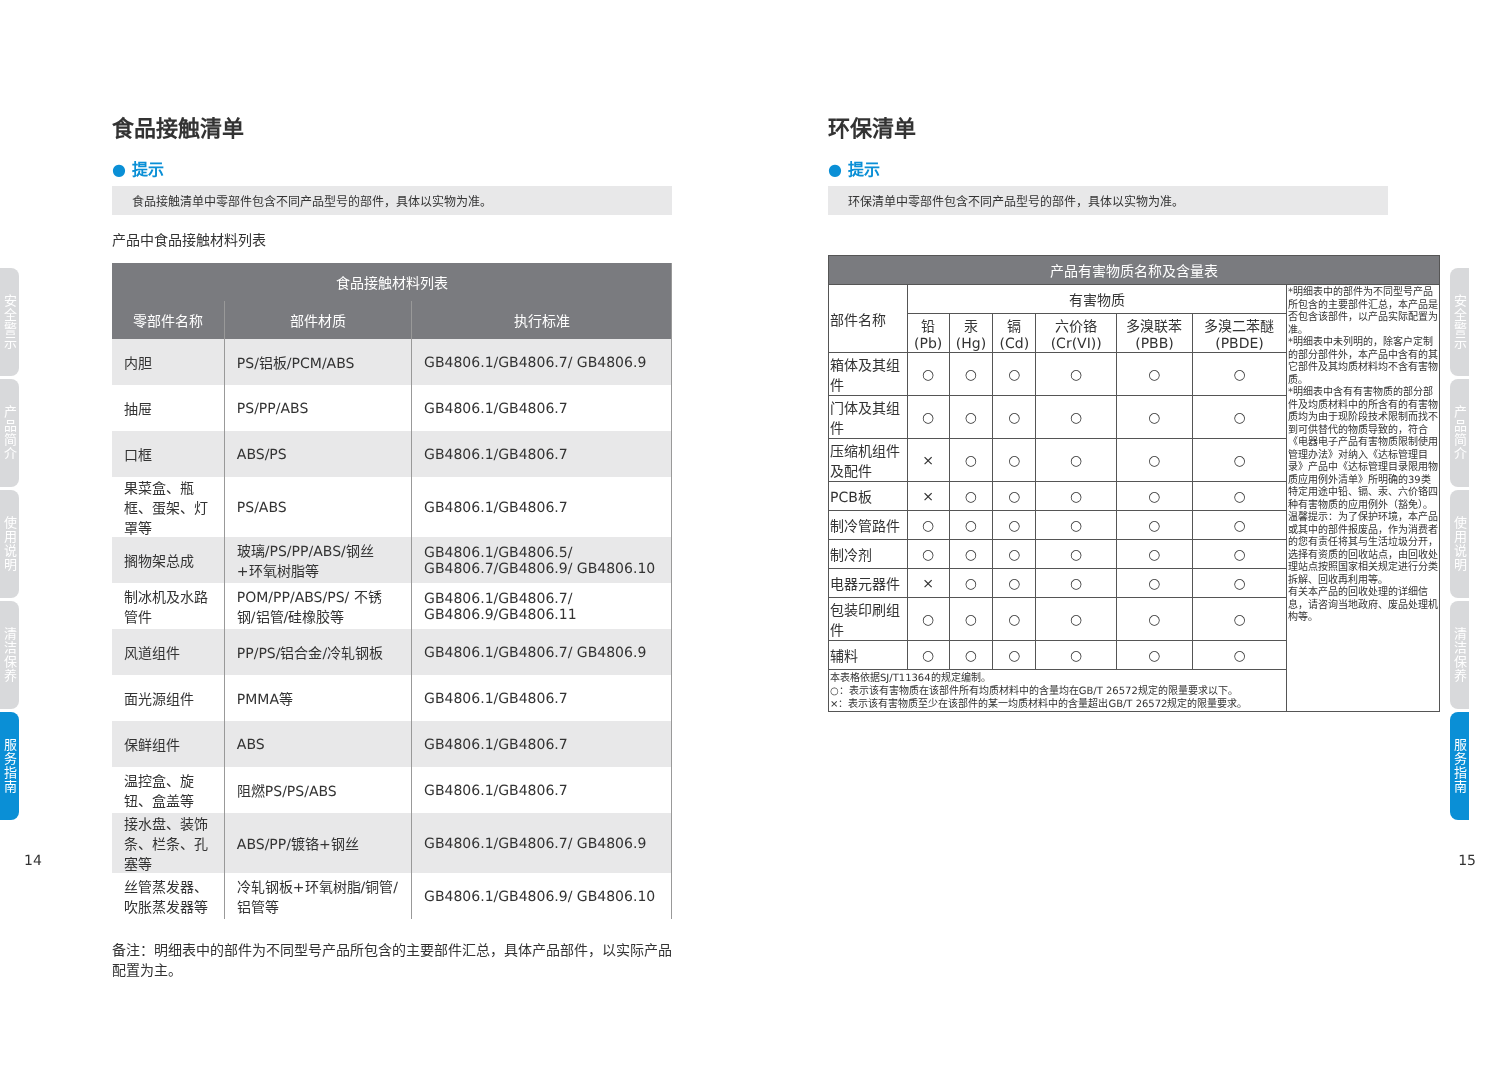安全警示
产品简介
使用说明
清洁保养
服务指南
安全警示
产品简介
使用说明
清洁保养
服务指南
14 15
食品接触清单
● 提示
食品接触清单中零部件包含不同产品型号的部件，具体以实物为准。
产品中食品接触材料列表
| 食品接触材料列表 | | |
| --- | --- | --- |
| 零部件名称 | 部件材质 | 执行标准 |
| 内胆 | PS/铝板/PCM/ABS | GB4806.1/GB4806.7/ GB4806.9 |
| 抽屉 | PS/PP/ABS | GB4806.1/GB4806.7 |
| 口框 | ABS/PS | GB4806.1/GB4806.7 |
| 果菜盒、瓶框、蛋架、灯罩等 | PS/ABS | GB4806.1/GB4806.7 |
| 搁物架总成 | 玻璃/PS/PP/ABS/钢丝+环氧树脂等 | GB4806.1/GB4806.5/ GB4806.7/GB4806.9/ GB4806.10 |
| 制冰机及水路管件 | POM/PP/ABS/PS/ 不锈钢/铝管/硅橡胶等 | GB4806.1/GB4806.7/ GB4806.9/GB4806.11 |
| 风道组件 | PP/PS/铝合金/冷轧钢板 | GB4806.1/GB4806.7/ GB4806.9 |
| 面光源组件 | PMMA等 | GB4806.1/GB4806.7 |
| 保鲜组件 | ABS | GB4806.1/GB4806.7 |
| 温控盒、旋钮、盒盖等 | 阻燃PS/PS/ABS | GB4806.1/GB4806.7 |
| 接水盘、装饰条、栏条、孔塞等 | ABS/PP/镀铬+钢丝 | GB4806.1/GB4806.7/ GB4806.9 |
| 丝管蒸发器、吹胀蒸发器等 | 冷轧钢板+环氧树脂/铜管/铝管等 | GB4806.1/GB4806.9/ GB4806.10 |
备注：明细表中的部件为不同型号产品所包含的主要部件汇总，具体产品部件，以实际产品配置为主。
环保清单
● 提示
环保清单中零部件包含不同产品型号的部件，具体以实物为准。
| 产品有害物质名称及含量表 | | | | | | | |
| --- | --- | --- | --- | --- | --- | --- | --- |
| 部件名称 | 有害物质 | | | | | | *明细表中的部件为不同型号产品所包含的主要部件汇总，本产品是否包含该部件，以产品实际配置为准。 *明细表中未列明的，除客户定制的部分部件外，本产品中含有的其它部件及其均质材料均不含有害物质。 *明细表中含有有害物质的部分部件及均质材料中的所含有的有害物质均为由于现阶段技术限制而找不到可供替代的物质导致的，符合《电器电子产品有害物质限制使用管理办法》对纳入《达标管理目录》产品中《达标管理目录限用物质应用例外清单》所明确的39类特定用途中铅、镉、汞、六价铬四种有害物质的应用例外（豁免）。 温馨提示：为了保护环境，本产品或其中的部件报废品，作为消费者的您有责任将其与生活垃圾分开，选择有资质的回收站点，由回收处理站点按照国家相关规定进行分类拆解、回收再利用等。 有关本产品的回收处理的详细信息，请咨询当地政府、废品处理机构等。 |
| | 铅 (Pb) | 汞 (Hg) | 镉 (Cd) | 六价铬 (Cr(VI)) | 多溴联苯 (PBB) | 多溴二苯醚 (PBDE) | |
| 箱体及其组件 | ○ | ○ | ○ | ○ | ○ | ○ | |
| 门体及其组件 | ○ | ○ | ○ | ○ | ○ | ○ | |
| 压缩机组件及配件 | × | ○ | ○ | ○ | ○ | ○ | |
| PCB板 | × | ○ | ○ | ○ | ○ | ○ | |
| 制冷管路件 | ○ | ○ | ○ | ○ | ○ | ○ | |
| 制冷剂 | ○ | ○ | ○ | ○ | ○ | ○ | |
| 电器元器件 | × | ○ | ○ | ○ | ○ | ○ | |
| 包装印刷组件 | ○ | ○ | ○ | ○ | ○ | ○ | |
| 辅料 | ○ | ○ | ○ | ○ | ○ | ○ | |
| 本表格依据SJ/T11364的规定编制。 ○：表示该有害物质在该部件所有均质材料中的含量均在GB/T 26572规定的限量要求以下。 ×：表示该有害物质至少在该部件的某一均质材料中的含量超出GB/T 26572规定的限量要求。 | | | | | | | |